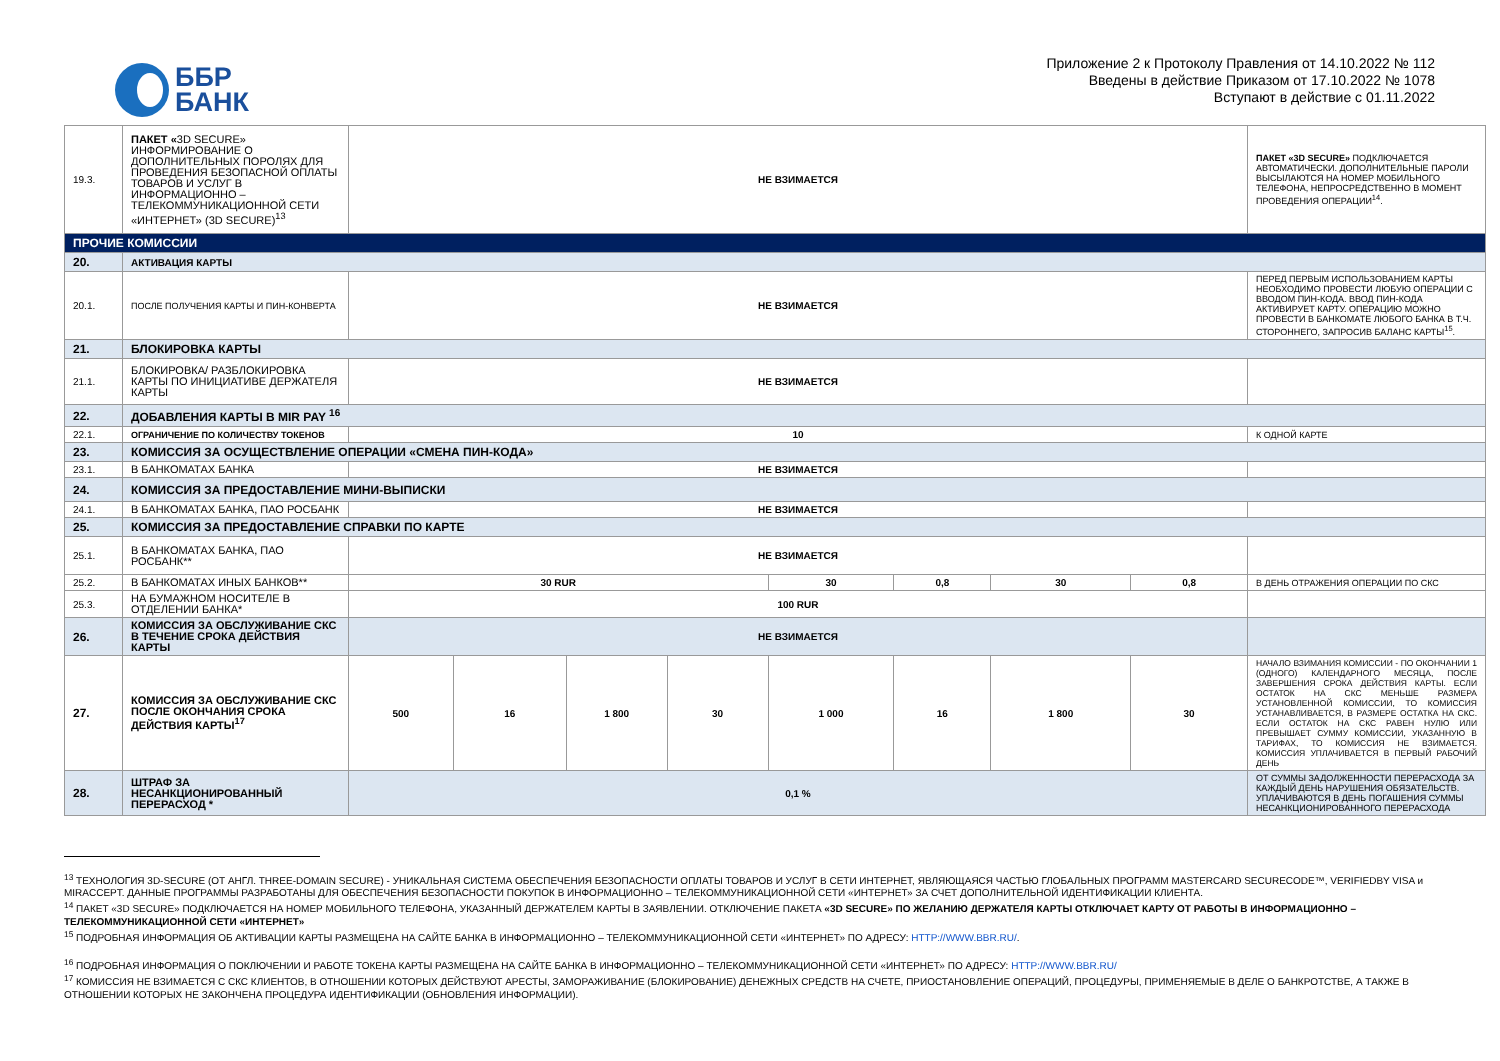ББР
БАНК
Приложение 2 к Протоколу Правления от 14.10.2022 № 112
Введены в действие Приказом от 17.10.2022 № 1078
Вступают в действие с 01.11.2022
| 19.3. | ПАКЕТ « 3D SECURE» ИНФОРМИРОВАНИЕ О ДОПОЛНИТЕЛЬНЫХ ПОРОЛЯХ ДЛЯ ПРОВЕДЕНИЯ БЕЗОПАСНОЙ ОПЛАТЫ ТОВАРОВ И УСЛУГ В ИНФОРМАЦИОННО – ТЕЛЕКОММУНИКАЦИОННОЙ СЕТИ «ИНТЕРНЕТ» (3D SECURE)<sup>13</sup> | НЕ ВЗИМАЕТСЯ | | | | | | | | ПАКЕТ «3D SECURE» ПОДКЛЮЧАЕТСЯ АВТОМАТИЧЕСКИ. ДОПОЛНИТЕЛЬНЫЕ ПАРОЛИ ВЫСЫЛАЮТСЯ НА НОМЕР МОБИЛЬНОГО ТЕЛЕФОНА, НЕПРОСРЕДСТВЕННО В МОМЕНТ ПРОВЕДЕНИЯ ОПЕРАЦИИ<sup>14</sup>. |
| ПРОЧИЕ КОМИССИИ | | | | | | | | | | |
| 20. | АКТИВАЦИЯ КАРТЫ | | | | | | | | | |
| 20.1. | ПОСЛЕ ПОЛУЧЕНИЯ КАРТЫ И ПИН-КОНВЕРТА | НЕ ВЗИМАЕТСЯ | | | | | | | | ПЕРЕД ПЕРВЫМ ИСПОЛЬЗОВАНИЕМ КАРТЫ НЕОБХОДИМО ПРОВЕСТИ ЛЮБУЮ ОПЕРАЦИИ С ВВОДОМ ПИН-КОДА. ВВОД ПИН-КОДА АКТИВИРУЕТ КАРТУ. ОПЕРАЦИЮ МОЖНО ПРОВЕСТИ В БАНКОМАТЕ ЛЮБОГО БАНКА В Т.Ч. СТОРОННЕГО, ЗАПРОСИВ БАЛАНС КАРТЫ<sup>15</sup>. |
| 21. | БЛОКИРОВКА КАРТЫ | | | | | | | | | |
| 21.1. | БЛОКИРОВКА/ РАЗБЛОКИРОВКА КАРТЫ ПО ИНИЦИАТИВЕ ДЕРЖАТЕЛЯ КАРТЫ | НЕ ВЗИМАЕТСЯ | | | | | | | | |
| 22. | ДОБАВЛЕНИЯ КАРТЫ В MIR PAY <sup>16</sup> | | | | | | | | | |
| 22.1. | ОГРАНИЧЕНИЕ ПО КОЛИЧЕСТВУ ТОКЕНОВ | 10 | | | | | | | | К ОДНОЙ КАРТЕ |
| 23. | КОМИССИЯ ЗА ОСУЩЕСТВЛЕНИЕ ОПЕРАЦИИ «СМЕНА ПИН-КОДА» | | | | | | | | | |
| 23.1. | В БАНКОМАТАХ БАНКА | НЕ ВЗИМАЕТСЯ | | | | | | | | |
| 24. | КОМИССИЯ ЗА ПРЕДОСТАВЛЕНИЕ МИНИ-ВЫПИСКИ | | | | | | | | | |
| 24.1. | В БАНКОМАТАХ БАНКА, ПАО РОСБАНК | НЕ ВЗИМАЕТСЯ | | | | | | | | |
| 25. | КОМИССИЯ ЗА ПРЕДОСТАВЛЕНИЕ СПРАВКИ ПО КАРТЕ | | | | | | | | | |
| 25.1. | В БАНКОМАТАХ БАНКА, ПАО РОСБАНК** | НЕ ВЗИМАЕТСЯ | | | | | | | | |
| 25.2. | В БАНКОМАТАХ ИНЫХ БАНКОВ** | 30 RUR | | | | 30 | 0,8 | 30 | 0,8 | В ДЕНЬ ОТРАЖЕНИЯ ОПЕРАЦИИ ПО СКС |
| 25.3. | НА БУМАЖНОМ НОСИТЕЛЕ В ОТДЕЛЕНИИ БАНКА* | 100 RUR | | | | | | | | |
| 26. | КОМИССИЯ ЗА ОБСЛУЖИВАНИЕ СКС В ТЕЧЕНИЕ СРОКА ДЕЙСТВИЯ КАРТЫ | НЕ ВЗИМАЕТСЯ | | | | | | | | |
| 27. | КОМИССИЯ ЗА ОБСЛУЖИВАНИЕ СКС ПОСЛЕ ОКОНЧАНИЯ СРОКА ДЕЙСТВИЯ КАРТЫ<sup>17</sup> | 500 | 16 | 1 800 | 30 | 1 000 | 16 | 1 800 | 30 | НАЧАЛО ВЗИМАНИЯ КОМИССИИ - ПО ОКОНЧАНИИ 1 (ОДНОГО) КАЛЕНДАРНОГО МЕСЯЦА, ПОСЛЕ ЗАВЕРШЕНИЯ СРОКА ДЕЙСТВИЯ КАРТЫ. ЕСЛИ ОСТАТОК НА СКС МЕНЬШЕ РАЗМЕРА УСТАНОВЛЕННОЙ КОМИССИИ, ТО КОМИССИЯ УСТАНАВЛИВАЕТСЯ, В РАЗМЕРЕ ОСТАТКА НА СКС. ЕСЛИ ОСТАТОК НА СКС РАВЕН НУЛЮ ИЛИ ПРЕВЫШАЕТ СУММУ КОМИССИИ, УКАЗАННУЮ В ТАРИФАХ, ТО КОМИССИЯ НЕ ВЗИМАЕТСЯ. КОМИССИЯ УПЛАЧИВАЕТСЯ В ПЕРВЫЙ РАБОЧИЙ ДЕНЬ |
| 28. | ШТРАФ ЗА НЕСАНКЦИОНИРОВАННЫЙ ПЕРЕРАСХОД * | 0,1 % | | | | | | | | ОТ СУММЫ ЗАДОЛЖЕННОСТИ ПЕРЕРАСХОДА ЗА КАЖДЫЙ ДЕНЬ НАРУШЕНИЯ ОБЯЗАТЕЛЬСТВ. УПЛАЧИВАЮТСЯ В ДЕНЬ ПОГАШЕНИЯ СУММЫ НЕСАНКЦИОНИРОВАННОГО ПЕРЕРАСХОДА |
<sup>13</sup> ТЕХНОЛОГИЯ 3D-SECURE (ОТ АНГЛ. THREE-DOMAIN SECURE) - УНИКАЛЬНАЯ СИСТЕМА ОБЕСПЕЧЕНИЯ БЕЗОПАСНОСТИ ОПЛАТЫ ТОВАРОВ И УСЛУГ В СЕТИ ИНТЕРНЕТ, ЯВЛЯЮЩАЯСЯ ЧАСТЬЮ ГЛОБАЛЬНЫХ ПРОГРАММ MASTERCARD SECURECODE™, VERIFIEDBY VISA и MIRACCEPT. ДАННЫЕ ПРОГРАММЫ РАЗРАБОТАНЫ ДЛЯ ОБЕСПЕЧЕНИЯ БЕЗОПАСНОСТИ ПОКУПОК В ИНФОРМАЦИОННО – ТЕЛЕКОММУНИКАЦИОННОЙ СЕТИ «ИНТЕРНЕТ» ЗА СЧЕТ ДОПОЛНИТЕЛЬНОЙ ИДЕНТИФИКАЦИИ КЛИЕНТА.
<sup>14</sup> ПАКЕТ «3D SECURE» ПОДКЛЮЧАЕТСЯ НА НОМЕР МОБИЛЬНОГО ТЕЛЕФОНА, УКАЗАННЫЙ ДЕРЖАТЕЛЕМ КАРТЫ В ЗАЯВЛЕНИИ. ОТКЛЮЧЕНИЕ ПАКЕТА «3D SECURE» ПО ЖЕЛАНИЮ ДЕРЖАТЕЛЯ КАРТЫ ОТКЛЮЧАЕТ КАРТУ ОТ РАБОТЫ В ИНФОРМАЦИОННО – ТЕЛЕКОММУНИКАЦИОННОЙ СЕТИ «ИНТЕРНЕТ»
<sup>15</sup> ПОДРОБНАЯ ИНФОРМАЦИЯ ОБ АКТИВАЦИИ КАРТЫ РАЗМЕЩЕНА НА САЙТЕ БАНКА В ИНФОРМАЦИОННО – ТЕЛЕКОММУНИКАЦИОННОЙ СЕТИ «ИНТЕРНЕТ» ПО АДРЕСУ: HTTP://WWW.BBR.RU/.
<sup>16</sup> ПОДРОБНАЯ ИНФОРМАЦИЯ О ПОКЛЮЧЕНИИ И РАБОТЕ ТОКЕНА КАРТЫ РАЗМЕЩЕНА НА САЙТЕ БАНКА В ИНФОРМАЦИОННО – ТЕЛЕКОММУНИКАЦИОННОЙ СЕТИ «ИНТЕРНЕТ» ПО АДРЕСУ: HTTP://WWW.BBR.RU/
<sup>17</sup> КОМИССИЯ НЕ ВЗИМАЕТСЯ С СКС КЛИЕНТОВ, В ОТНОШЕНИИ КОТОРЫХ ДЕЙСТВУЮТ АРЕСТЫ, ЗАМОРАЖИВАНИЕ (БЛОКИРОВАНИЕ) ДЕНЕЖНЫХ СРЕДСТВ НА СЧЕТЕ, ПРИОСТАНОВЛЕНИЕ ОПЕРАЦИЙ, ПРОЦЕДУРЫ, ПРИМЕНЯЕМЫЕ В ДЕЛЕ О БАНКРОТСТВЕ, А ТАКЖЕ В ОТНОШЕНИИ КОТОРЫХ НЕ ЗАКОНЧЕНА ПРОЦЕДУРА ИДЕНТИФИКАЦИИ (ОБНОВЛЕНИЯ ИНФОРМАЦИИ).